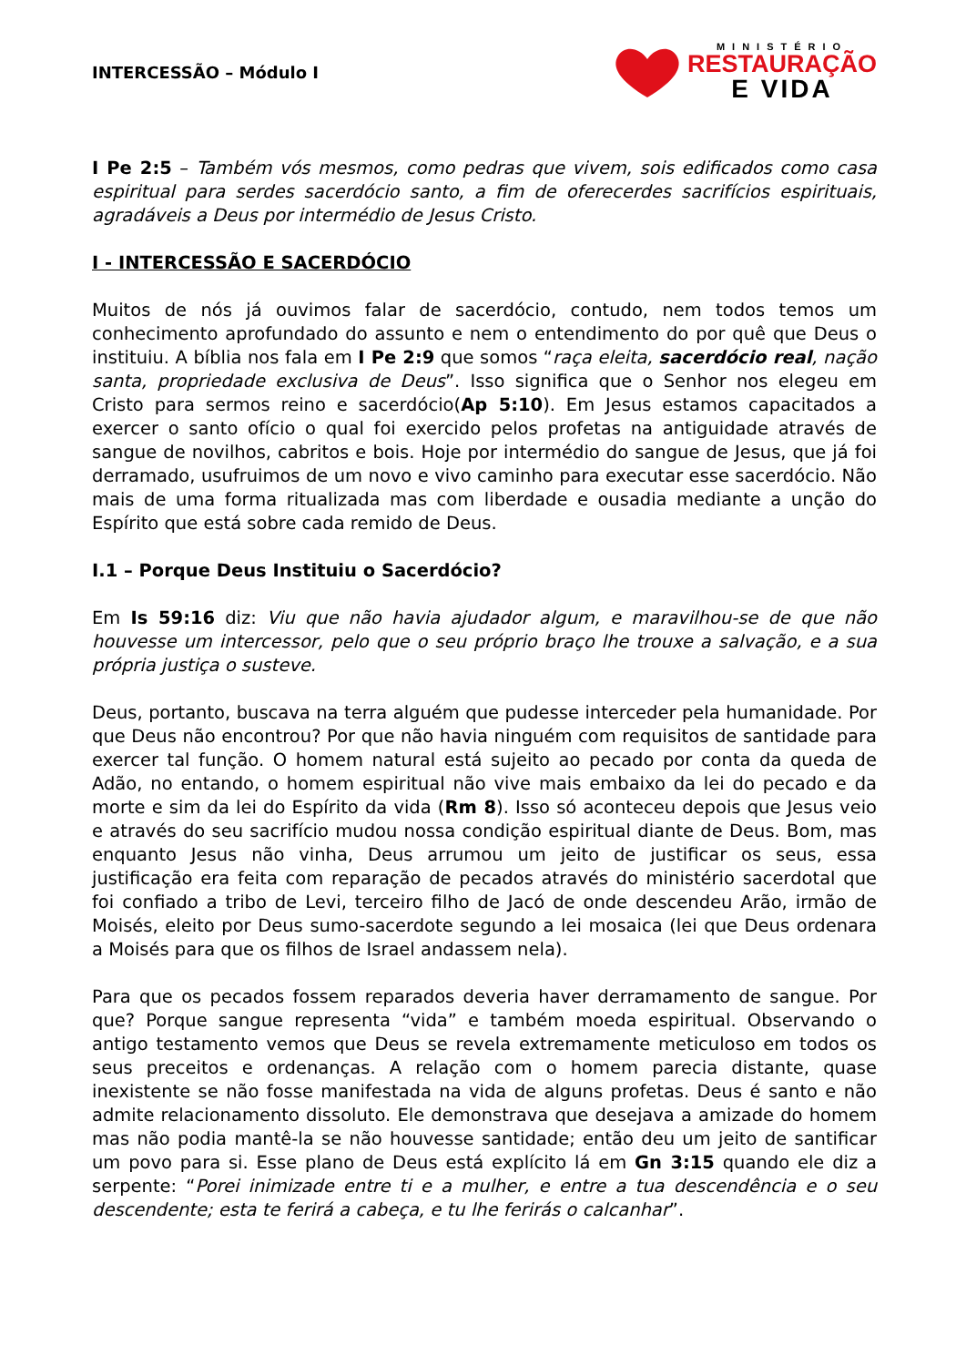INTERCESSÃO – Módulo I
MINISTÉRIO
RESTAURAÇÃO
E VIDA
I Pe 2:5 – Também vós mesmos, como pedras que vivem, sois edificados como casa espiritual para serdes sacerdócio santo, a fim de oferecerdes sacrifícios espirituais, agradáveis a Deus por intermédio de Jesus Cristo.
I - INTERCESSÃO E SACERDÓCIO
Muitos de nós já ouvimos falar de sacerdócio, contudo, nem todos temos um conhecimento aprofundado do assunto e nem o entendimento do por quê que Deus o instituiu. A bíblia nos fala em I Pe 2:9 que somos “raça eleita, sacerdócio real, nação santa, propriedade exclusiva de Deus”. Isso significa que o Senhor nos elegeu em Cristo para sermos reino e sacerdócio(Ap 5:10). Em Jesus estamos capacitados a exercer o santo ofício o qual foi exercido pelos profetas na antiguidade através de sangue de novilhos, cabritos e bois. Hoje por intermédio do sangue de Jesus, que já foi derramado, usufruimos de um novo e vivo caminho para executar esse sacerdócio. Não mais de uma forma ritualizada mas com liberdade e ousadia mediante a unção do Espírito que está sobre cada remido de Deus.
I.1 – Porque Deus Instituiu o Sacerdócio?
Em Is 59:16 diz: Viu que não havia ajudador algum, e maravilhou-se de que não houvesse um intercessor, pelo que o seu próprio braço lhe trouxe a salvação, e a sua própria justiça o susteve.
Deus, portanto, buscava na terra alguém que pudesse interceder pela humanidade. Por que Deus não encontrou? Por que não havia ninguém com requisitos de santidade para exercer tal função. O homem natural está sujeito ao pecado por conta da queda de Adão, no entando, o homem espiritual não vive mais embaixo da lei do pecado e da morte e sim da lei do Espírito da vida (Rm 8). Isso só aconteceu depois que Jesus veio e através do seu sacrifício mudou nossa condição espiritual diante de Deus. Bom, mas enquanto Jesus não vinha, Deus arrumou um jeito de justificar os seus, essa justificação era feita com reparação de pecados através do ministério sacerdotal que foi confiado a tribo de Levi, terceiro filho de Jacó de onde descendeu Arão, irmão de Moisés, eleito por Deus sumo-sacerdote segundo a lei mosaica (lei que Deus ordenara a Moisés para que os filhos de Israel andassem nela).
Para que os pecados fossem reparados deveria haver derramamento de sangue. Por que? Porque sangue representa “vida” e também moeda espiritual. Observando o antigo testamento vemos que Deus se revela extremamente meticuloso em todos os seus preceitos e ordenanças. A relação com o homem parecia distante, quase inexistente se não fosse manifestada na vida de alguns profetas. Deus é santo e não admite relacionamento dissoluto. Ele demonstrava que desejava a amizade do homem mas não podia mantê-la se não houvesse santidade; então deu um jeito de santificar um povo para si. Esse plano de Deus está explícito lá em Gn 3:15 quando ele diz a serpente: “Porei inimizade entre ti e a mulher, e entre a tua descendência e o seu descendente; esta te ferirá a cabeça, e tu lhe ferirás o calcanhar”.